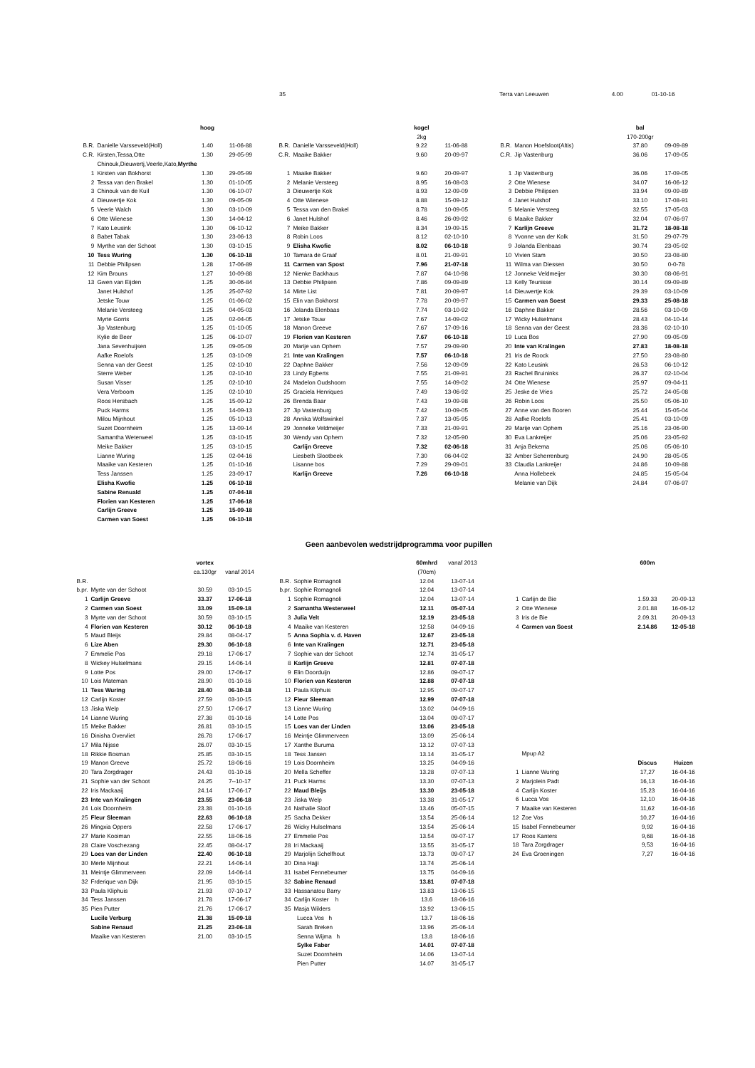35 Terra van Leeuwen 4.00 01-10-16
| | | hoog | |
| B.R. | Danielle Varsseveld(Holl) | 1.40 | 11-06-88 |
| C.R. | Kirsten,Tessa,Otte | 1.30 | 29-05-99 |
| | Chinouk,Dieuwertj,Veerle,Kato, Myrthe | | |
| 1 | Kirsten van Bokhorst | 1.30 | 29-05-99 |
| 2 | Tessa van den Brakel | 1.30 | 01-10-05 |
| 3 | Chinouk van de Kuil | 1.30 | 06-10-07 |
| 4 | Dieuwertje Kok | 1.30 | 09-05-09 |
| 5 | Veerle Walch | 1.30 | 03-10-09 |
| 6 | Otte Wienese | 1.30 | 14-04-12 |
| 7 | Kato Leusink | 1.30 | 06-10-12 |
| 8 | Babet Tabak | 1.30 | 23-06-13 |
| 9 | Myrthe van der Schoot | 1.30 | 03-10-15 |
| 10 | Tess Wuring | 1.30 | 06-10-18 |
| 11 | Debbie Philipsen | 1.28 | 17-06-89 |
| 12 | Kim Brouns | 1.27 | 10-09-88 |
| 13 | Gwen van Eijden | 1.25 | 30-06-84 |
| | Janet Hulshof | 1.25 | 25-07-92 |
| | Jetske Touw | 1.25 | 01-06-02 |
| | Melanie Versteeg | 1.25 | 04-05-03 |
| | Myrte Gorris | 1.25 | 02-04-05 |
| | Jip Vastenburg | 1.25 | 01-10-05 |
| | Kylie de Beer | 1.25 | 06-10-07 |
| | Jana Sevenhuijsen | 1.25 | 09-05-09 |
| | Aafke Roelofs | 1.25 | 03-10-09 |
| | Senna van der Geest | 1.25 | 02-10-10 |
| | Sterre Weber | 1.25 | 02-10-10 |
| | Susan Visser | 1.25 | 02-10-10 |
| | Vera Verboom | 1.25 | 02-10-10 |
| | Roos Hersbach | 1.25 | 15-09-12 |
| | Puck Harms | 1.25 | 14-09-13 |
| | Milou Mijnhout | 1.25 | 05-10-13 |
| | Suzet Doornheim | 1.25 | 13-09-14 |
| | Samantha Weterweel | 1.25 | 03-10-15 |
| | Meike Bakker | 1.25 | 03-10-15 |
| | Lianne Wuring | 1.25 | 02-04-16 |
| | Maaike van Kesteren | 1.25 | 01-10-16 |
| | Tess Janssen | 1.25 | 23-09-17 |
| | Elisha Kwofie | 1.25 | 06-10-18 |
| | Sabine Renuald | 1.25 | 07-04-18 |
| | Florien van Kesteren | 1.25 | 17-06-18 |
| | Carlijn Greeve | 1.25 | 15-09-18 |
| | Carmen van Soest | 1.25 | 06-10-18 |
| | | kogel | |
| | | 2kg | |
| B.R. | Danielle Varsseveld(Holl) | 9.22 | 11-06-88 |
| C.R. | Maaike Bakker | 9.60 | 20-09-97 |
| 1 | Maaike Bakker | 9.60 | 20-09-97 |
| 2 | Melanie Versteeg | 8.95 | 16-08-03 |
| 3 | Dieuwertje Kok | 8.93 | 12-09-09 |
| 4 | Otte Wienese | 8.88 | 15-09-12 |
| 5 | Tessa van den Brakel | 8.78 | 10-09-05 |
| 6 | Janet Hulshof | 8.46 | 26-09-92 |
| 7 | Meike Bakker | 8.34 | 19-09-15 |
| 8 | Robin Loos | 8.12 | 02-10-10 |
| 9 | Elisha Kwofie | 8.02 | 06-10-18 |
| 10 | Tamara de Graaf | 8.01 | 21-09-91 |
| 11 | Carmen van Spost | 7.96 | 21-07-18 |
| 12 | Nienke Backhaus | 7.87 | 04-10-98 |
| 13 | Debbie Philipsen | 7.86 | 09-09-89 |
| 14 | Mirte List | 7.81 | 20-09-97 |
| 15 | Elin van Bokhorst | 7.78 | 20-09-97 |
| 16 | Jolanda Elenbaas | 7.74 | 03-10-92 |
| 17 | Jetske Touw | 7.67 | 14-09-02 |
| 18 | Manon Greeve | 7.67 | 17-09-16 |
| 19 | Florien van Kesteren | 7.67 | 06-10-18 |
| 20 | Marije van Ophem | 7.57 | 29-09-90 |
| 21 | Inte van Kralingen | 7.57 | 06-10-18 |
| 22 | Daphne Bakker | 7.56 | 12-09-09 |
| 23 | Lindy Egberts | 7.55 | 21-09-91 |
| 24 | Madelon Oudshoorn | 7.55 | 14-09-02 |
| 25 | Graciela Henriques | 7.49 | 13-06-92 |
| 26 | Brenda Baar | 7.43 | 19-09-98 |
| 27 | Jip Vastenburg | 7.42 | 10-09-05 |
| 28 | Annika Wolfswinkel | 7.37 | 13-05-95 |
| 29 | Jonneke Veldmeijer | 7.33 | 21-09-91 |
| 30 | Wendy van Ophem | 7.32 | 12-05-90 |
| | Carlijn Greeve | 7.32 | 02-06-18 |
| | Liesbeth Slootbeek | 7.30 | 06-04-02 |
| | Lisanne bos | 7.29 | 29-09-01 |
| | Karlijn Greeve | 7.26 | 06-10-18 |
| | | bal | |
| | | 170-200gr | |
| B.R. | Manon Hoefsloot(Altis) | 37.80 | 09-09-89 |
| C.R. | Jip Vastenburg | 36.06 | 17-09-05 |
| 1 | Jip Vastenburg | 36.06 | 17-09-05 |
| 2 | Otte Wienese | 34.07 | 16-06-12 |
| 3 | Debbie Philipsen | 33.94 | 09-09-89 |
| 4 | Janet Hulshof | 33.10 | 17-08-91 |
| 5 | Melanie Versteeg | 32.55 | 17-05-03 |
| 6 | Maaike Bakker | 32.04 | 07-06-97 |
| 7 | Karlijn Greeve | 31.72 | 18-08-18 |
| 8 | Yvonne van der Kolk | 31.50 | 29-07-79 |
| 9 | Jolanda Elenbaas | 30.74 | 23-05-92 |
| 10 | Vivien Stam | 30.50 | 23-08-80 |
| 11 | Wilma van Diessen | 30.50 | 0-0-78 |
| 12 | Jonneke Veldmeijer | 30.30 | 08-06-91 |
| 13 | Kelly Teunisse | 30.14 | 09-09-89 |
| 14 | Dieuwertje Kok | 29.39 | 03-10-09 |
| 15 | Carmen van Soest | 29.33 | 25-08-18 |
| 16 | Daphne Bakker | 28.56 | 03-10-09 |
| 17 | Wicky Hulselmans | 28.43 | 04-10-14 |
| 18 | Senna van der Geest | 28.36 | 02-10-10 |
| 19 | Luca Bos | 27.90 | 09-05-09 |
| 20 | Inte van Kralingen | 27.83 | 18-08-18 |
| 21 | Iris de Roock | 27.50 | 23-08-80 |
| 22 | Kato Leusink | 26.53 | 06-10-12 |
| 23 | Rachel Bruininks | 26.37 | 02-10-04 |
| 24 | Otte Wienese | 25.97 | 09-04-11 |
| 25 | Jeske de Vries | 25.72 | 24-05-08 |
| 26 | Robin Loos | 25.50 | 05-06-10 |
| 27 | Anne van den Booren | 25.44 | 15-05-04 |
| 28 | Aafke Roelofs | 25.41 | 03-10-09 |
| 29 | Marije van Ophem | 25.16 | 23-06-90 |
| 30 | Eva Lankreijer | 25.06 | 23-05-92 |
| 31 | Anja Bekema | 25.06 | 05-06-10 |
| 32 | Amber Scherrenburg | 24.90 | 28-05-05 |
| 33 | Claudia Lankreijer | 24.86 | 10-09-88 |
| | Anna Hollebeek | 24.85 | 15-05-04 |
| | Melanie van Dijk | 24.84 | 07-06-97 |
Geen aanbevolen wedstrijdprogramma voor pupillen
| | | vortex | |
| | | ca.130gr | vanaf 2014 |
| B.R. | | | |
| b.pr. | Myrte van der Schoot | 30.59 | 03-10-15 |
| 1 | Carlijn Greeve | 33.37 | 17-06-18 |
| 2 | Carmen van Soest | 33.09 | 15-09-18 |
| 3 | Myrte van der Schoot | 30.59 | 03-10-15 |
| 4 | Florien van Kesteren | 30.12 | 06-10-18 |
| 5 | Maud Bleijs | 29.84 | 08-04-17 |
| 6 | Lize Aben | 29.30 | 06-10-18 |
| 7 | Emmelie Pos | 29.18 | 17-06-17 |
| 8 | Wickey Hulselmans | 29.15 | 14-06-14 |
| 9 | Lotte Pos | 29.00 | 17-06-17 |
| 10 | Lois Mateman | 28.90 | 01-10-16 |
| 11 | Tess Wuring | 28.40 | 06-10-18 |
| 12 | Carlijn Koster | 27.59 | 03-10-15 |
| 13 | Jiska Welp | 27.50 | 17-06-17 |
| 14 | Lianne Wuring | 27.38 | 01-10-16 |
| 15 | Meike Bakker | 26.81 | 03-10-15 |
| 16 | Dinisha Overvliet | 26.78 | 17-06-17 |
| 17 | Mila Nijsse | 26.07 | 03-10-15 |
| 18 | Rikkie Bosman | 25.85 | 03-10-15 |
| 19 | Manon Greeve | 25.72 | 18-06-16 |
| 20 | Tara Zorgdrager | 24.43 | 01-10-16 |
| 21 | Sophie van der Schoot | 24.25 | 7--10-17 |
| 22 | Iris Mackaaij | 24.14 | 17-06-17 |
| 23 | Inte van Kralingen | 23.55 | 23-06-18 |
| 24 | Lois Doornheim | 23.38 | 01-10-16 |
| 25 | Fleur Sleeman | 22.63 | 06-10-18 |
| 26 | Mingxia Oppers | 22.58 | 17-06-17 |
| 27 | Marie Kooiman | 22.55 | 18-06-16 |
| 28 | Claire Voschezang | 22.45 | 08-04-17 |
| 29 | Loes van der Linden | 22.40 | 06-10-18 |
| 30 | Merle Mijnhout | 22.21 | 14-06-14 |
| 31 | Meintje Glimmerveen | 22.09 | 14-06-14 |
| 32 | Frderique van Dijk | 21.95 | 03-10-15 |
| 33 | Paula Kliphuis | 21.93 | 07-10-17 |
| 34 | Tess Janssen | 21.78 | 17-06-17 |
| 35 | Pien Putter | 21.76 | 17-06-17 |
| | Lucile Verburg | 21.38 | 15-09-18 |
| | Sabine Renaud | 21.25 | 23-06-18 |
| | Maaike van Kesteren | 21.00 | 03-10-15 |
| | | 60mhrd | vanaf 2013 |
| | | (70cm) | |
| B.R. | Sophie Romagnoli | 12.04 | 13-07-14 |
| b.pr. | Sophie Romagnoli | 12.04 | 13-07-14 |
| 1 | Sophie Romagnoli | 12.04 | 13-07-14 |
| 2 | Samantha Westerweel | 12.11 | 05-07-14 |
| 3 | Julia Velt | 12.19 | 23-05-18 |
| 4 | Maaike van Kesteren | 12.58 | 04-09-16 |
| 5 | Anna Sophia v. d. Haven | 12.67 | 23-05-18 |
| 6 | Inte van Kralingen | 12.71 | 23-05-18 |
| 7 | Sophie van der Schoot | 12.74 | 31-05-17 |
| 8 | Karlijn Greeve | 12.81 | 07-07-18 |
| 9 | Elin Doorduijn | 12.86 | 09-07-17 |
| 10 | Florien van Kesteren | 12.88 | 07-07-18 |
| 11 | Paula Kliphuis | 12.95 | 09-07-17 |
| 12 | Fleur Sleeman | 12.99 | 07-07-18 |
| 13 | Lianne Wuring | 13.02 | 04-09-16 |
| 14 | Lotte Pos | 13.04 | 09-07-17 |
| 15 | Loes van der Linden | 13.06 | 23-05-18 |
| 16 | Meintje Glimmerveen | 13.09 | 25-06-14 |
| 17 | Xanthe Buruma | 13.12 | 07-07-13 |
| 18 | Tess Jansen | 13.14 | 31-05-17 |
| 19 | Lois Doornheim | 13.25 | 04-09-16 |
| 20 | Mella Scheffer | 13.28 | 07-07-13 |
| 21 | Puck Harms | 13.30 | 07-07-13 |
| 22 | Maud Bleijs | 13.30 | 23-05-18 |
| 23 | Jiska Welp | 13.38 | 31-05-17 |
| 24 | Nathalie Sloof | 13.46 | 05-07-15 |
| 25 | Sacha Dekker | 13.54 | 25-06-14 |
| 26 | Wicky Hulselmans | 13.54 | 25-06-14 |
| 27 | Emmelie Pos | 13.54 | 09-07-17 |
| 28 | Iri Mackaaij | 13.55 | 31-05-17 |
| 29 | Marjolijn Schelfhout | 13.73 | 09-07-17 |
| 30 | Dina Hajji | 13.74 | 25-06-14 |
| 31 | Isabel Fennebeumer | 13.75 | 04-09-16 |
| 32 | Sabine Renaud | 13.81 | 07-07-18 |
| 33 | Hassanatou Barry | 13.83 | 13-06-15 |
| 34 | Carlijn Koster h | 13.6 | 18-06-16 |
| 35 | Masja Wilders | 13.92 | 13-06-15 |
| | Lucca Vos h | 13.7 | 18-06-16 |
| | Sarah Breken | 13.96 | 25-06-14 |
| | Senna Wijma h | 13.8 | 18-06-16 |
| | Sylke Faber | 14.01 | 07-07-18 |
| | Suzet Doornheim | 14.06 | 13-07-14 |
| | Pien Putter | 14.07 | 31-05-17 |
| | | 600m | |
| 1 | Carlijn de Bie | 1.59.33 | 20-09-13 |
| 2 | Otte Wienese | 2.01.88 | 16-06-12 |
| 3 | Iris de Bie | 2.09.31 | 20-09-13 |
| 4 | Carmen van Soest | 2.14.86 | 12-05-18 |
| | Mpup A2 | | |
| | | Discus | Huizen |
| 1 | Lianne Wuring | 17,27 | 16-04-16 |
| 2 | Marjolein Padt | 16,13 | 16-04-16 |
| 4 | Carlijn Koster | 15,23 | 16-04-16 |
| 6 | Lucca Vos | 12,10 | 16-04-16 |
| 7 | Maaike van Kesteren | 11,62 | 16-04-16 |
| 12 | Zoe Vos | 10,27 | 16-04-16 |
| 15 | Isabel Fennebeumer | 9,92 | 16-04-16 |
| 17 | Roos Kanters | 9,68 | 16-04-16 |
| 18 | Tara Zorgdrager | 9,53 | 16-04-16 |
| 24 | Eva Groeningen | 7,27 | 16-04-16 |